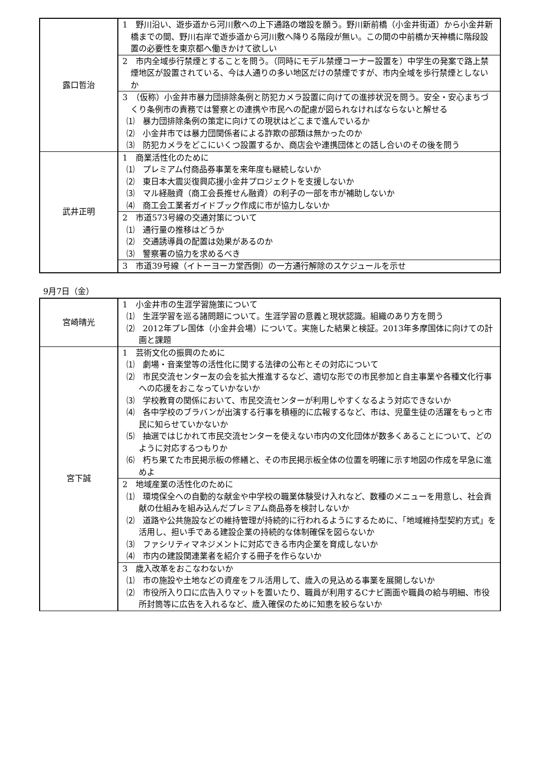| 露口哲治 | 1 野川沿い、遊歩道から河川敷への上下通路の増設を願う。野川新前橋（小金井街道）から小金井新橋までの間、野川右岸で遊歩道から河川敷へ降りる階段が無い。この間の中前橋か天神橋に階段設置の必要性を東京都へ働きかけて欲しい |
| | 2 市内全域歩行禁煙とすることを問う。（同時にモデル禁煙コーナー設置を）中学生の発案で路上禁煙地区が設置されている、今は人通りの多い地区だけの禁煙ですが、市内全域を歩行禁煙としないか |
| | 3 （仮称）小金井市暴力団排除条例と防犯カメラ設置に向けての進捗状況を問う。安全・安心まちづくり条例市の責務では警察との連携や市民への配慮が図られなければならないと解せる ⑴ 暴力団排除条例の策定に向けての現状はどこまで進んでいるか ⑵ 小金井市では暴力団関係者による詐欺の部類は無かったのか ⑶ 防犯カメラをどこにいくつ設置するか、商店会や連携団体との話し合いのその後を問う |
| 武井正明 | 1 商業活性化のために ⑴ プレミアム付商品券事業を来年度も継続しないか ⑵ 東日本大震災復興応援小金井プロジェクトを支援しないか ⑶ マル経融資（商工会長推せん融資）の利子の一部を市が補助しないか ⑷ 商工会工業者ガイドブック作成に市が協力しないか |
| | 2 市道573号線の交通対策について ⑴ 通行量の推移はどうか ⑵ 交通誘導員の配置は効果があるのか ⑶ 警察署の協力を求めるべき |
| | 3 市道39号線（イトーヨーカ堂西側）の一方通行解除のスケジュールを示せ |
9月7日（金）
| 宮崎晴光 | 1 小金井市の生涯学習施策について ⑴ 生涯学習を巡る諸問題について。生涯学習の意義と現状認識。組織のあり方を問う ⑵ 2012年プレ国体（小金井会場）について。実施した結果と検証。2013年多摩国体に向けての計画と課題 |
| 宮下誠 | 1 芸術文化の振興のために ⑴ 劇場・音楽堂等の活性化に関する法律の公布とその対応について ⑵ 市民交流センター友の会を拡大推進するなど、適切な形での市民参加と自主事業や各種文化行事への応援をおこなっていかないか ⑶ 学校教育の関係において、市民交流センターが利用しやすくなるよう対応できないか ⑷ 各中学校のブラバンが出演する行事を積極的に広報するなど、市は、児童生徒の活躍をもっと市民に知らせていかないか ⑸ 抽選ではじかれて市民交流センターを使えない市内の文化団体が数多くあることについて、どのように対応するつもりか ⑹ 朽ち果てた市民掲示板の修繕と、その市民掲示板全体の位置を明確に示す地図の作成を早急に進めよ |
| | 2 地域産業の活性化のために ⑴ 環境保全への自動的な献金や中学校の職業体験受け入れなど、数種のメニューを用意し、社会貢献の仕組みを組み込んだプレミアム商品券を検討しないか ⑵ 道路や公共施設などの維持管理が持続的に行われるようにするために、「地域維持型契約方式」を活用し、担い手である建設企業の持続的な体制確保を図らないか ⑶ ファシリティマネジメントに対応できる市内企業を育成しないか ⑷ 市内の建設関連業者を紹介する冊子を作らないか |
| | 3 歳入改革をおこなわないか ⑴ 市の施設や土地などの資産をフル活用して、歳入の見込める事業を展開しないか ⑵ 市役所入り口に広告入りマットを置いたり、職員が利用するCナビ画面や職員の給与明細、市役所封筒等に広告を入れるなど、歳入確保のために知恵を絞らないか |